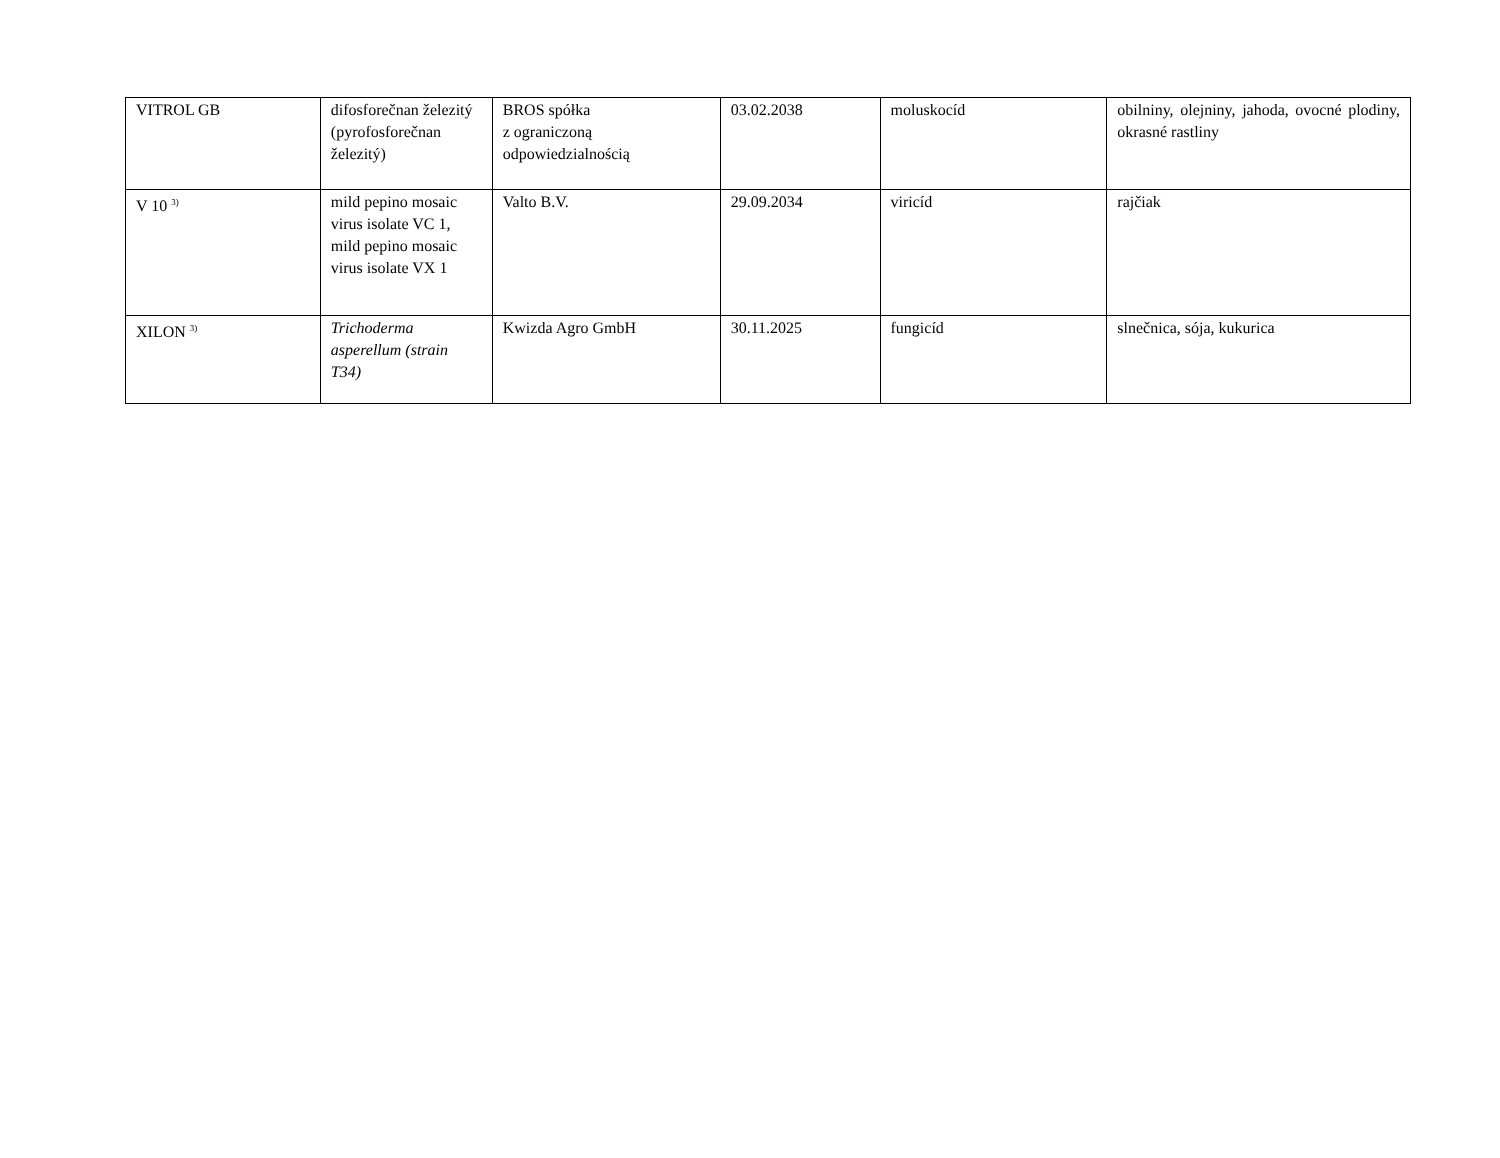| VITROL GB | difosforečnan železitý (pyrofosforečnan železitý) | BROS spółka z ograniczoną odpowiedzialnością | 03.02.2038 | moluskocíd | obilniny, olejniny, jahoda, ovocné plodiny, okrasné rastliny |
| V 10 <sup>3)</sup> | mild pepino mosaic virus isolate VC 1, mild pepino mosaic virus isolate VX 1 | Valto B.V. | 29.09.2034 | viricíd | rajčiak |
| XILON <sup>3)</sup> | Trichoderma asperellum (strain T34) | Kwizda Agro GmbH | 30.11.2025 | fungicíd | slnečnica, sója, kukurica |